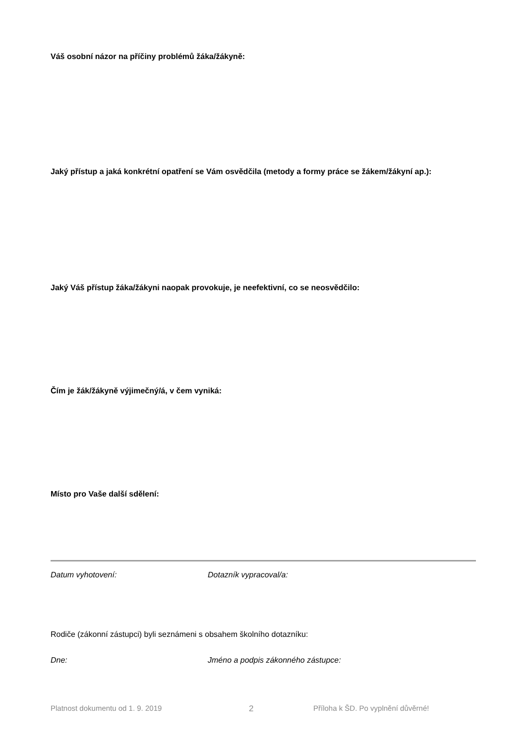Váš osobní názor na příčiny problémů žáka/žákyně:
Jaký přístup a jaká konkrétní opatření se Vám osvědčila (metody a formy práce se žákem/žákyní ap.):
Jaký Váš přístup žáka/žákyni naopak provokuje, je neefektivní, co se neosvědčilo:
Čím je žák/žákyně výjimečný/á, v čem vyniká:
Místo pro Vaše další sdělení:
Datum vyhotovení: Dotazník vypracoval/a:
Rodiče (zákonní zástupci) byli seznámeni s obsahem školního dotazníku:
Dne: Jméno a podpis zákonného zástupce:
Platnost dokumentu od 1. 9. 2019 2 Příloha k ŠD. Po vyplnění důvěrné!